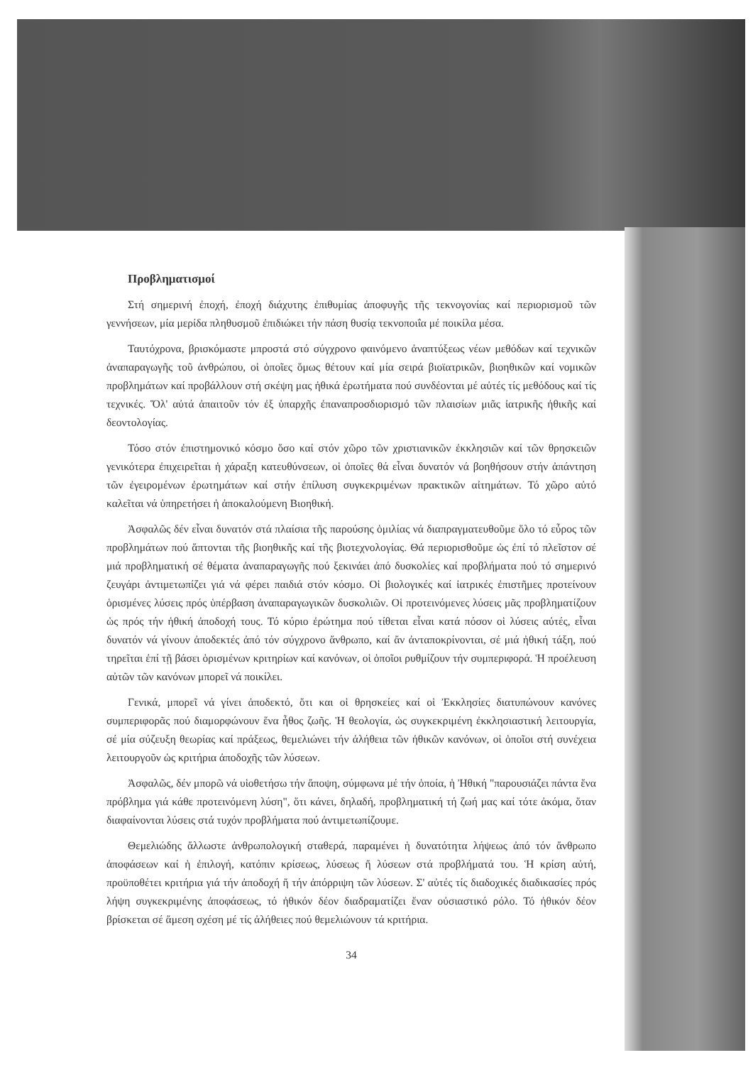Προβληματισμοί
Στή σημερινή ἐποχή, ἐποχή διάχυτης ἐπιθυμίας ἀποφυγῆς τῆς τεκνογονίας καί περιορισμοῦ τῶν γεννήσεων, μία μερίδα πληθυσμοῦ ἐπιδιώκει τήν πάση θυσίᾳ τεκνοποιΐα μέ ποικίλα μέσα.
Ταυτόχρονα, βρισκόμαστε μπροστά στό σύγχρονο φαινόμενο ἀναπτύξεως νέων μεθόδων καί τεχνικῶν ἀναπαραγωγῆς τοῦ ἀνθρώπου, οἱ ὁποῖες ὅμως θέτουν καί μία σειρά βιοϊατρικῶν, βιοηθικῶν καί νομικῶν προβλημάτων καί προβάλλουν στή σκέψη μας ἠθικά ἐρωτήματα πού συνδέονται μέ αὐτές τίς μεθόδους καί τίς τεχνικές. Ὅλ' αὐτά ἀπαιτοῦν τόν ἐξ ὑπαρχῆς ἐπαναπροσδιορισμό τῶν πλαισίων μιᾶς ἰατρικῆς ἠθικῆς καί δεοντολογίας.
Τόσο στόν ἐπιστημονικό κόσμο ὅσο καί στόν χῶρο τῶν χριστιανικῶν ἐκκλησιῶν καί τῶν θρησκειῶν γενικότερα ἐπιχειρεῖται ἡ χάραξη κατευθύνσεων, οἱ ὁποῖες θά εἶναι δυνατόν νά βοηθήσουν στήν ἀπάντηση τῶν ἐγειρομένων ἐρωτημάτων καί στήν ἐπίλυση συγκεκριμένων πρακτικῶν αἰτημάτων. Τό χῶρο αὐτό καλεῖται νά ὑπηρετήσει ἡ ἀποκαλούμενη Βιοηθική.
Ἀσφαλῶς δέν εἶναι δυνατόν στά πλαίσια τῆς παρούσης ὁμιλίας νά διαπραγματευθοῦμε ὅλο τό εὖρος τῶν προβλημάτων πού ἅπτονται τῆς βιοηθικῆς καί τῆς βιοτεχνολογίας. Θά περιορισθοῦμε ὡς ἐπί τό πλεῖστον σέ μιά προβληματική σέ θέματα ἀναπαραγωγῆς πού ξεκινάει ἀπό δυσκολίες καί προβλήματα πού τό σημερινό ζευγάρι ἀντιμετωπίζει γιά νά φέρει παιδιά στόν κόσμο. Οἱ βιολογικές καί ἰατρικές ἐπιστῆμες προτείνουν ὁρισμένες λύσεις πρός ὑπέρβαση ἀναπαραγωγικῶν δυσκολιῶν. Οἱ προτεινόμενες λύσεις μᾶς προβληματίζουν ὡς πρός τήν ἠθική ἀποδοχή τους. Τό κύριο ἐρώτημα πού τίθεται εἶναι κατά πόσον οἱ λύσεις αὐτές, εἶναι δυνατόν νά γίνουν ἀποδεκτές ἀπό τόν σύγχρονο ἄνθρωπο, καί ἄν ἀνταποκρίνονται, σέ μιά ἠθική τάξη, πού τηρεῖται ἐπί τῇ βάσει ὁρισμένων κριτηρίων καί κανόνων, οἱ ὁποῖοι ρυθμίζουν τήν συμπεριφορά. Ἡ προέλευση αὐτῶν τῶν κανόνων μπορεῖ νά ποικίλει.
Γενικά, μπορεῖ νά γίνει ἀποδεκτό, ὅτι και οἱ θρησκείες καί οἱ Ἐκκλησίες διατυπώνουν κανόνες συμπεριφορᾶς πού διαμορφώνουν ἕνα ἦθος ζωῆς. Ἡ θεολογία, ὡς συγκεκριμένη ἐκκλησιαστική λειτουργία, σέ μία σύζευξη θεωρίας καί πράξεως, θεμελιώνει τήν ἀλήθεια τῶν ἠθικῶν κανόνων, οἱ ὁποῖοι στή συνέχεια λειτουργοῦν ὡς κριτήρια ἀποδοχῆς τῶν λύσεων.
Ἀσφαλῶς, δέν μπορῶ νά υἱοθετήσω τήν ἄποψη, σύμφωνα μέ τήν ὁποία, ἡ Ἠθική "παρουσιάζει πάντα ἕνα πρόβλημα γιά κάθε προτεινόμενη λύση", ὅτι κάνει, δηλαδή, προβληματική τή ζωή μας καί τότε ἀκόμα, ὅταν διαφαίνονται λύσεις στά τυχόν προβλήματα πού ἀντιμετωπίζουμε.
Θεμελιώδης ἄλλωστε ἀνθρωπολογική σταθερά, παραμένει ἡ δυνατότητα λήψεως ἀπό τόν ἄνθρωπο ἀποφάσεων καί ἡ ἐπιλογή, κατόπιν κρίσεως, λύσεως ἤ λύσεων στά προβλήματά του. Ἡ κρίση αὐτή, προϋποθέτει κριτήρια γιά τήν ἀποδοχή ἤ τήν ἀπόρριψη τῶν λύσεων. Σ' αὐτές τίς διαδοχικές διαδικασίες πρός λήψη συγκεκριμένης ἀποφάσεως, τό ἠθικόν δέον διαδραματίζει ἕναν οὐσιαστικό ρόλο. Τό ἠθικόν δέον βρίσκεται σέ ἄμεση σχέση μέ τίς ἀλήθειες πού θεμελιώνουν τά κριτήρια.
34